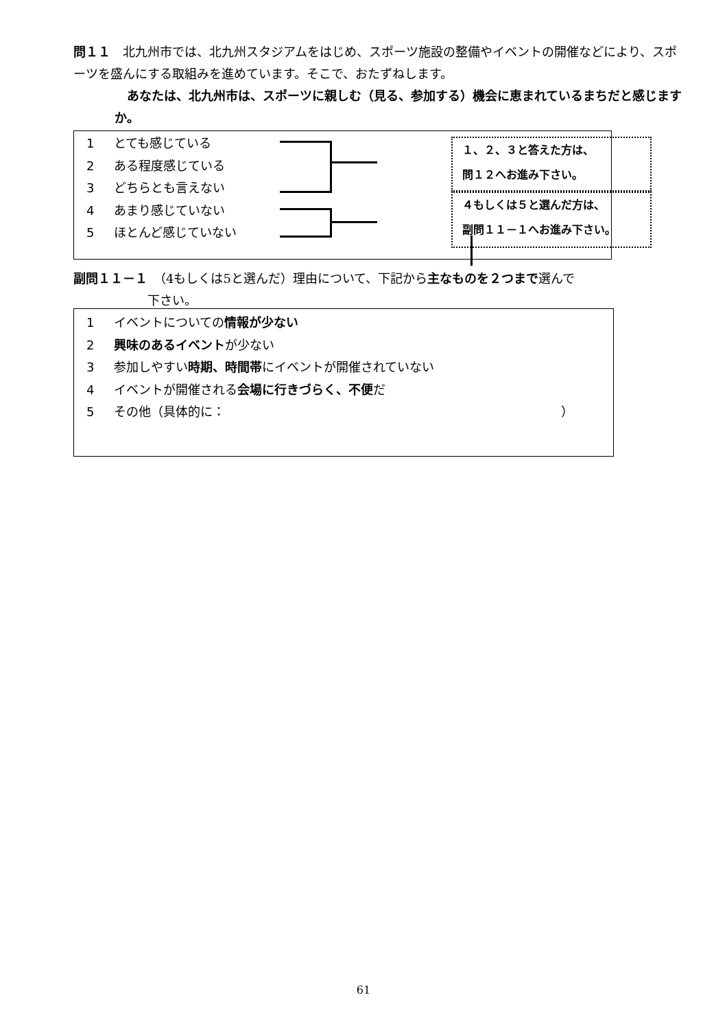問１１　北九州市では、北九州スタジアムをはじめ、スポーツ施設の整備やイベントの開催などにより、スポーツを盛んにする取組みを進めています。そこで、おたずねします。
　あなたは、北九州市は、スポーツに親しむ（見る、参加する）機会に恵まれているまちだと感じますか。
1 とても感じている
2 ある程度感じている
3 どちらとも言えない
4 あまり感じていない
5 ほとんど感じていない
１、２、３と答えた方は、
問１２へお進み下さい。
４もしくは５と選んだ方は、
副問１１－１へお進み下さい。
副問１１－１　（4もしくは5と選んだ）理由について、下記から主なものを２つまで選んで
下さい。
1 イベントについての情報が少ない
2 興味のあるイベントが少ない
3 参加しやすい時期、時間帯にイベントが開催されていない
4 イベントが開催される会場に行きづらく、不便だ
5 その他（具体的に： ）
61